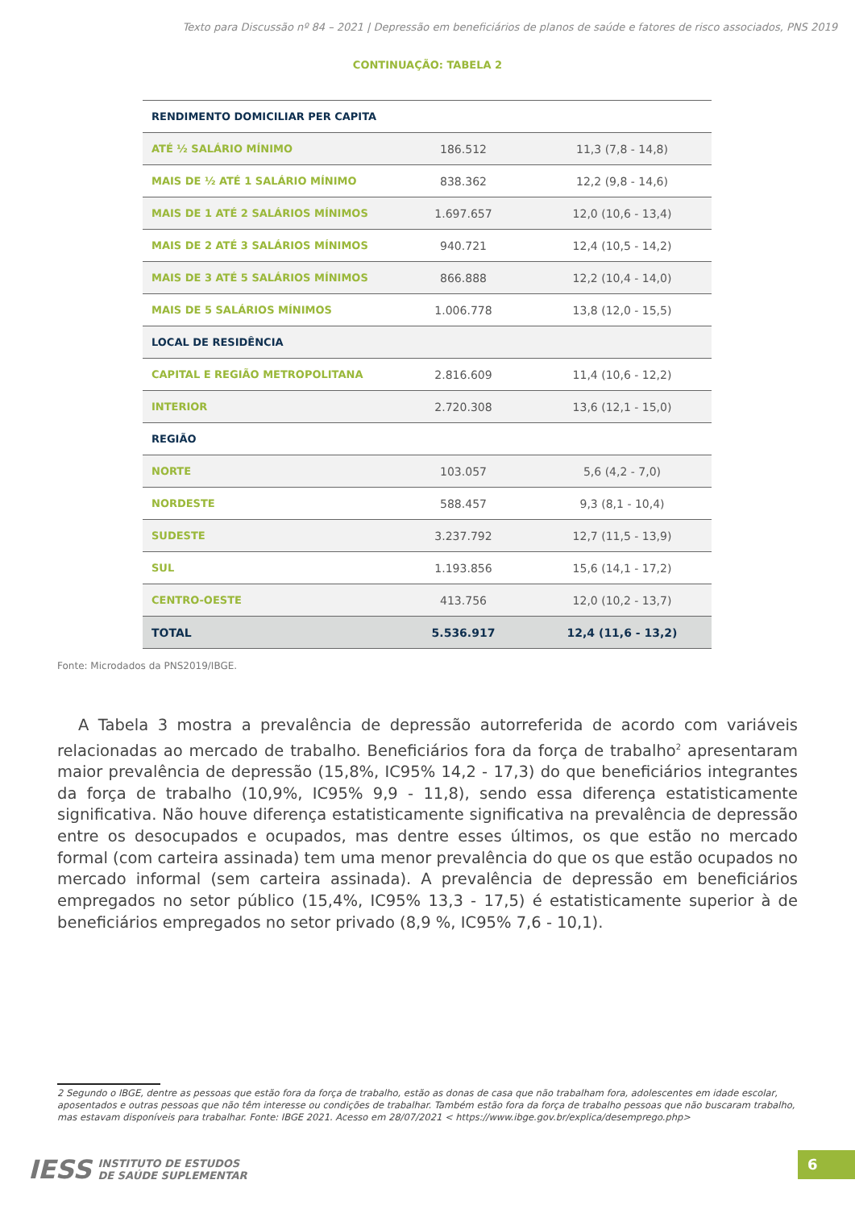Texto para Discussão nº 84 – 2021 | Depressão em beneficiários de planos de saúde e fatores de risco associados, PNS 2019
CONTINUAÇÃO: TABELA 2
| RENDIMENTO DOMICILIAR PER CAPITA | | |
| ATÉ ½ SALÁRIO MÍNIMO | 186.512 | 11,3 (7,8 - 14,8) |
| MAIS DE ½ ATÉ 1 SALÁRIO MÍNIMO | 838.362 | 12,2 (9,8 - 14,6) |
| MAIS DE 1 ATÉ 2 SALÁRIOS MÍNIMOS | 1.697.657 | 12,0 (10,6 - 13,4) |
| MAIS DE 2 ATÉ 3 SALÁRIOS MÍNIMOS | 940.721 | 12,4 (10,5 - 14,2) |
| MAIS DE 3 ATÉ 5 SALÁRIOS MÍNIMOS | 866.888 | 12,2 (10,4 - 14,0) |
| MAIS DE 5 SALÁRIOS MÍNIMOS | 1.006.778 | 13,8 (12,0 - 15,5) |
| LOCAL DE RESIDÊNCIA | | |
| CAPITAL E REGIÃO METROPOLITANA | 2.816.609 | 11,4 (10,6 - 12,2) |
| INTERIOR | 2.720.308 | 13,6 (12,1 - 15,0) |
| REGIÃO | | |
| NORTE | 103.057 | 5,6 (4,2 - 7,0) |
| NORDESTE | 588.457 | 9,3 (8,1 - 10,4) |
| SUDESTE | 3.237.792 | 12,7 (11,5 - 13,9) |
| SUL | 1.193.856 | 15,6 (14,1 - 17,2) |
| CENTRO-OESTE | 413.756 | 12,0 (10,2 - 13,7) |
| TOTAL | 5.536.917 | 12,4 (11,6 - 13,2) |
Fonte: Microdados da PNS2019/IBGE.
A Tabela 3 mostra a prevalência de depressão autorreferida de acordo com variáveis relacionadas ao mercado de trabalho. Beneficiários fora da força de trabalho<sup>2</sup> apresentaram maior prevalência de depressão (15,8%, IC95% 14,2 - 17,3) do que beneficiários integrantes da força de trabalho (10,9%, IC95% 9,9 - 11,8), sendo essa diferença estatisticamente significativa. Não houve diferença estatisticamente significativa na prevalência de depressão entre os desocupados e ocupados, mas dentre esses últimos, os que estão no mercado formal (com carteira assinada) tem uma menor prevalência do que os que estão ocupados no mercado informal (sem carteira assinada). A prevalência de depressão em beneficiários empregados no setor público (15,4%, IC95% 13,3 - 17,5) é estatisticamente superior à de beneficiários empregados no setor privado (8,9 %, IC95% 7,6 - 10,1).
2 Segundo o IBGE, dentre as pessoas que estão fora da força de trabalho, estão as donas de casa que não trabalham fora, adolescentes em idade escolar, aposentados e outras pessoas que não têm interesse ou condições de trabalhar. Também estão fora da força de trabalho pessoas que não buscaram trabalho, mas estavam disponíveis para trabalhar. Fonte: IBGE 2021. Acesso em 28/07/2021 < https://www.ibge.gov.br/explica/desemprego.php>
IESS INSTITUTO DE ESTUDOS
DE SAÚDE SUPLEMENTAR
6